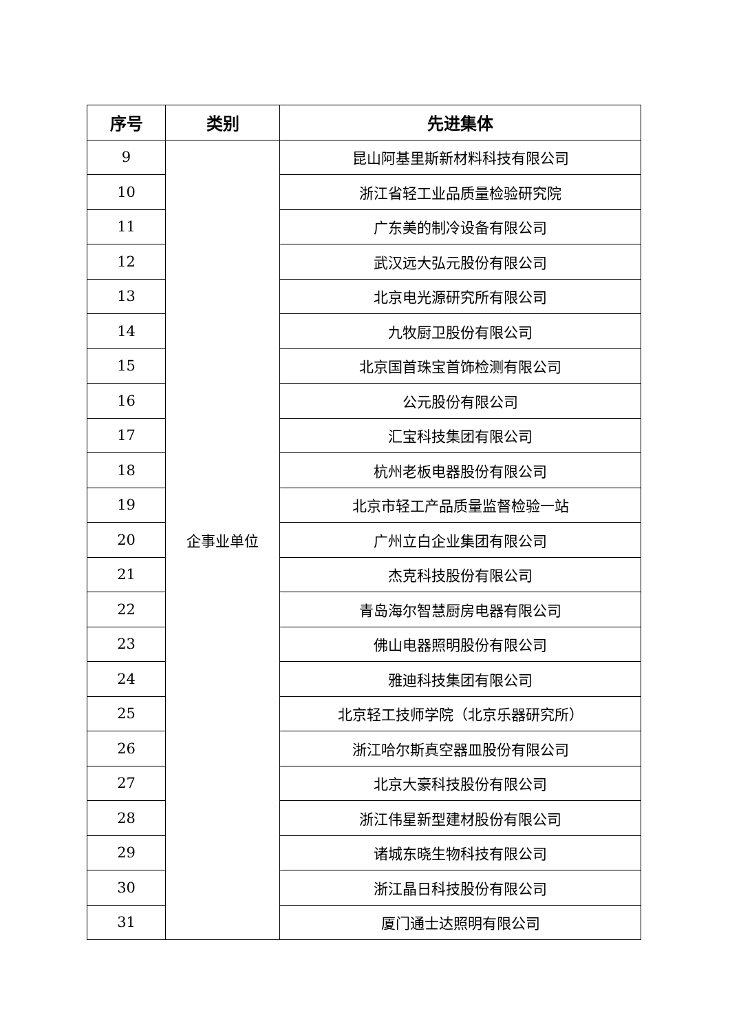| 序号 | 类别 | 先进集体 |
| --- | --- | --- |
| 9 | 企事业单位 | 昆山阿基里斯新材料科技有限公司 |
| 10 | | 浙江省轻工业品质量检验研究院 |
| 11 | | 广东美的制冷设备有限公司 |
| 12 | | 武汉远大弘元股份有限公司 |
| 13 | | 北京电光源研究所有限公司 |
| 14 | | 九牧厨卫股份有限公司 |
| 15 | | 北京国首珠宝首饰检测有限公司 |
| 16 | | 公元股份有限公司 |
| 17 | | 汇宝科技集团有限公司 |
| 18 | | 杭州老板电器股份有限公司 |
| 19 | | 北京市轻工产品质量监督检验一站 |
| 20 | | 广州立白企业集团有限公司 |
| 21 | | 杰克科技股份有限公司 |
| 22 | | 青岛海尔智慧厨房电器有限公司 |
| 23 | | 佛山电器照明股份有限公司 |
| 24 | | 雅迪科技集团有限公司 |
| 25 | | 北京轻工技师学院（北京乐器研究所） |
| 26 | | 浙江哈尔斯真空器皿股份有限公司 |
| 27 | | 北京大豪科技股份有限公司 |
| 28 | | 浙江伟星新型建材股份有限公司 |
| 29 | | 诸城东晓生物科技有限公司 |
| 30 | | 浙江晶日科技股份有限公司 |
| 31 | | 厦门通士达照明有限公司 |